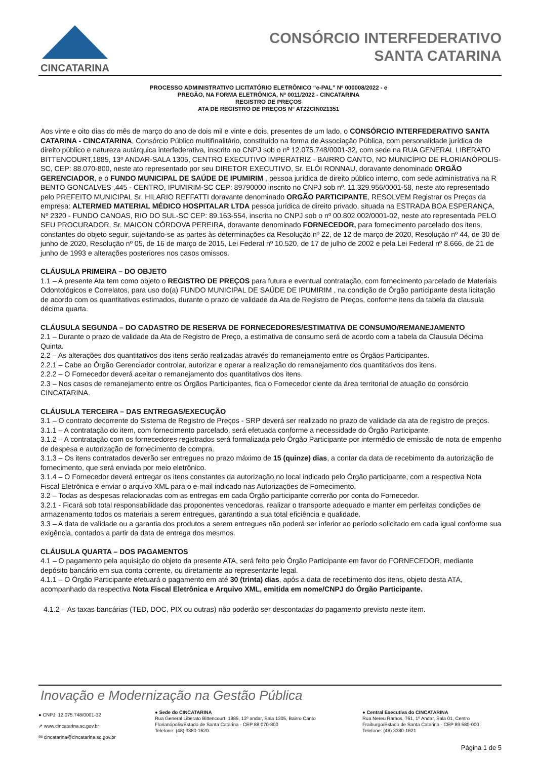CINCATARINA
CONSÓRCIO INTERFEDERATIVO
SANTA CATARINA
PROCESSO ADMINISTRATIVO LICITATÓRIO ELETRÔNICO “e-PAL” Nº 000008/2022 - e
PREGÃO, NA FORMA ELETRÔNICA, Nº 0011/2022 - CINCATARINA
REGISTRO DE PREÇOS
ATA DE REGISTRO DE PREÇOS N° AT22CIN021351
Aos vinte e oito dias do mês de março do ano de dois mil e vinte e dois, presentes de um lado, o CONSÓRCIO INTERFEDERATIVO SANTA CATARINA - CINCATARINA, Consórcio Público multifinalitário, constituído na forma de Associação Pública, com personalidade jurídica de direito público e natureza autárquica interfederativa, inscrito no CNPJ sob o nº 12.075.748/0001-32, com sede na RUA GENERAL LIBERATO BITTENCOURT,1885, 13º ANDAR-SALA 1305, CENTRO EXECUTIVO IMPERATRIZ - BAIRRO CANTO, NO MUNICÍPIO DE FLORIANÓPOLIS-SC, CEP: 88.070-800, neste ato representado por seu DIRETOR EXECUTIVO, Sr. ELÓI RONNAU, doravante denominado ORGÃO GERENCIADOR, e o FUNDO MUNICIPAL DE SAÚDE DE IPUMIRIM , pessoa jurídica de direito público interno, com sede administrativa na R BENTO GONCALVES ,445 - CENTRO, IPUMIRIM-SC CEP: 89790000 inscrito no CNPJ sob nº. 11.329.956/0001-58, neste ato representado pelo PREFEITO MUNICIPAL Sr. HILARIO REFFATTI doravante denominado ORGÃO PARTICIPANTE, RESOLVEM Registrar os Preços da empresa: ALTERMED MATERIAL MÉDICO HOSPITALAR LTDA pessoa jurídica de direito privado, situada na ESTRADA BOA ESPERANÇA, Nº 2320 - FUNDO CANOAS, RIO DO SUL-SC CEP: 89.163-554, inscrita no CNPJ sob o nº 00.802.002/0001-02, neste ato representada PELO SEU PROCURADOR, Sr. MAICON CÓRDOVA PEREIRA, doravante denominado FORNECEDOR, para fornecimento parcelado dos itens, constantes do objeto seguir, sujeitando-se as partes às determinações da Resolução nº 22, de 12 de março de 2020, Resolução nº 44, de 30 de junho de 2020, Resolução nº 05, de 16 de março de 2015, Lei Federal nº 10.520, de 17 de julho de 2002 e pela Lei Federal nº 8.666, de 21 de junho de 1993 e alterações posteriores nos casos omissos.
CLÁUSULA PRIMEIRA – DO OBJETO
1.1 – A presente Ata tem como objeto o REGISTRO DE PREÇOS para futura e eventual contratação, com fornecimento parcelado de Materiais Odontológicos e Correlatos, para uso do(a) FUNDO MUNICIPAL DE SAÚDE DE IPUMIRIM , na condição de Órgão participante desta licitação de acordo com os quantitativos estimados, durante o prazo de validade da Ata de Registro de Preços, conforme itens da tabela da clausula décima quarta.
CLÁUSULA SEGUNDA – DO CADASTRO DE RESERVA DE FORNECEDORES/ESTIMATIVA DE CONSUMO/REMANEJAMENTO
2.1 – Durante o prazo de validade da Ata de Registro de Preço, a estimativa de consumo será de acordo com a tabela da Clausula Décima Quinta.
2.2 – As alterações dos quantitativos dos itens serão realizadas através do remanejamento entre os Órgãos Participantes.
2.2.1 – Cabe ao Órgão Gerenciador controlar, autorizar e operar a realização do remanejamento dos quantitativos dos itens.
2.2.2 – O Fornecedor deverá aceitar o remanejamento dos quantitativos dos itens.
2.3 – Nos casos de remanejamento entre os Órgãos Participantes, fica o Fornecedor ciente da área territorial de atuação do consórcio CINCATARINA.
CLÁUSULA TERCEIRA – DAS ENTREGAS/EXECUÇÃO
3.1 – O contrato decorrente do Sistema de Registro de Preços - SRP deverá ser realizado no prazo de validade da ata de registro de preços.
3.1.1 – A contratação do item, com fornecimento parcelado, será efetuada conforme a necessidade do Órgão Participante.
3.1.2 – A contratação com os fornecedores registrados será formalizada pelo Órgão Participante por intermédio de emissão de nota de empenho de despesa e autorização de fornecimento de compra.
3.1.3 – Os itens contratados deverão ser entregues no prazo máximo de 15 (quinze) dias, a contar da data de recebimento da autorização de fornecimento, que será enviada por meio eletrônico.
3.1.4 – O Fornecedor deverá entregar os itens constantes da autorização no local indicado pelo Órgão participante, com a respectiva Nota Fiscal Eletrônica e enviar o arquivo XML para o e-mail indicado nas Autorizações de Fornecimento.
3.2 – Todas as despesas relacionadas com as entregas em cada Órgão participante correrão por conta do Fornecedor.
3.2.1 - Ficará sob total responsabilidade das proponentes vencedoras, realizar o transporte adequado e manter em perfeitas condições de armazenamento todos os materiais a serem entregues, garantindo a sua total eficiência e qualidade.
3.3 – A data de validade ou a garantia dos produtos a serem entregues não poderá ser inferior ao período solicitado em cada igual conforme sua exigência, contados a partir da data de entrega dos mesmos.
CLÁUSULA QUARTA – DOS PAGAMENTOS
4.1 – O pagamento pela aquisição do objeto da presente ATA, será feito pelo Órgão Participante em favor do FORNECEDOR, mediante depósito bancário em sua conta corrente, ou diretamente ao representante legal.
4.1.1 – O Órgão Participante efetuará o pagamento em até 30 (trinta) dias, após a data de recebimento dos itens, objeto desta ATA, acompanhado da respectiva Nota Fiscal Eletrônica e Arquivo XML, emitida em nome/CNPJ do Órgão Participante.
4.1.2 – As taxas bancárias (TED, DOC, PIX ou outras) não poderão ser descontadas do pagamento previsto neste item.
Inovação e Modernização na Gestão Pública
● CNPJ: 12.075.748/0001-32
➚ www.cincatarina.sc.gov.br
✉ cincatarina@cincatarina.sc.gov.br
● Sede do CINCATARINA
Rua General Liberato Bittencourt, 1885, 13º andar, Sala 1305, Bairro Canto
Florianópolis/Estado de Santa Catarina - CEP 88.070-800
Telefone: (48) 3380-1620
● Central Executiva do CINCATARINA
Rua Nereu Ramos, 761, 1º Andar, Sala 01, Centro
Fraiburgo/Estado de Santa Catarina - CEP 89.580-000
Telefone: (48) 3380-1621
Página 1 de 5